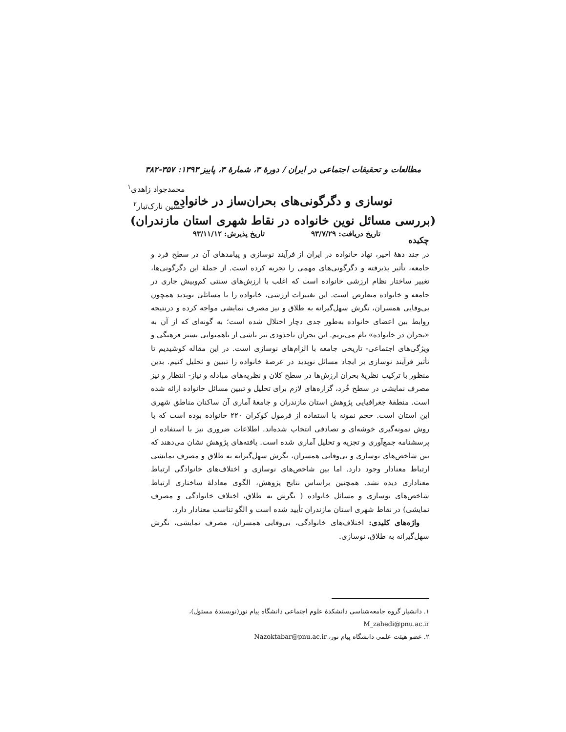مطالعات و تحقیقات اجتماعی در ایران / دورهٔ ۳، شمارهٔ ۳، پاییز ۱۳۹۳: ۳۵۷-۳۸۲
نوسازی و دگرگونی‌های بحران‌ساز در خانواده
(بررسی مسائل نوین خانواده در نقاط شهری استان مازندران)
محمدجواد زاهدی<sup>۱</sup>
حسین نازک‌تبار<sup>۲</sup>
تاریخ دریافت: ۹۳/۷/۲۹ تاریخ پذیرش: ۹۳/۱۱/۱۲
چکیده
در چند دههٔ اخیر، نهاد خانواده در ایران از فرآیند نوسازی و پیامدهای آن در سطح فرد و جامعه، تأثیر پذیرفته و دگرگونی‌های مهمی را تجربه کرده است. از جملهٔ این دگرگونی‌ها، تغییر ساختار نظام ارزشی خانواده است که اغلب با ارزش‌های سنتی کم‌وبیش جاری در جامعه و خانواده متعارض است. این تغییرات ارزشی، خانواده را با مسائلی نوپدید همچون بی‌وفایی همسران، نگرش سهل‌گیرانه به طلاق و نیز مصرف نمایشی مواجه کرده و درنتیجه روابط بین اعضای خانواده به‌طور جدی دچار اختلال شده است؛ به گونه‌ای که از آن به «بحران در خانواده» نام می‌بریم. این بحران تاحدودی نیز ناشی از ناهمنوایی بستر فرهنگی و ویژگی‌های اجتماعی- تاریخی جامعه با الزام‌های نوسازی است. در این مقاله کوشیدیم تا تأثیر فرآیند نوسازی بر ایجاد مسائل نوپدید در عرصهٔ خانواده را تبیین و تحلیل کنیم. بدین منظور با ترکیب نظریهٔ بحران ارزش‌ها در سطح کلان و نظریه‌های مبادله و نیاز- انتظار و نیز مصرف نمایشی در سطح خُرد، گزاره‌های لازم برای تحلیل و تبیین مسائل خانواده ارائه شده است. منطقهٔ جغرافیایی پژوهش استان مازندران و جامعهٔ آماری آن ساکنان مناطق شهری این استان است. حجم نمونه با استفاده از فرمول کوکران ۲۲۰ خانواده بوده است که با روش نمونه‌گیری خوشه‌ای و تصادفی انتخاب شده‌اند. اطلاعات ضروری نیز با استفاده از پرسشنامه جمع‌آوری و تجزیه و تحلیل آماری شده است. یافته‌های پژوهش نشان می‌دهند که بین شاخص‌های نوسازی و بی‌وفایی همسران، نگرش سهل‌گیرانه به طلاق و مصرف نمایشی ارتباط معنادار وجود دارد. اما بین شاخص‌های نوسازی و اختلاف‌های خانوادگی ارتباط معناداری دیده نشد. همچنین براساس نتایج پژوهش، الگوی معادلهٔ ساختاری ارتباط شاخص‌های نوسازی و مسائل خانواده ( نگرش به طلاق، اختلاف خانوادگی و مصرف نمایشی) در نقاط شهری استان مازندران تأیید شده است و الگو تناسب معنادار دارد.
واژه‌های کلیدی: اختلاف‌های خانوادگی، بی‌وفایی همسران، مصرف نمایشی، نگرش سهل‌گیرانه به طلاق، نوسازی.
۱. دانشیار گروه جامعه‌شناسی دانشکدهٔ علوم اجتماعی دانشگاه پیام نور(نویسندهٔ مسئول)، M_zahedi@pnu.ac.ir
۲. عضو هیئت علمی دانشگاه پیام نور، Nazoktabar@pnu.ac.ir